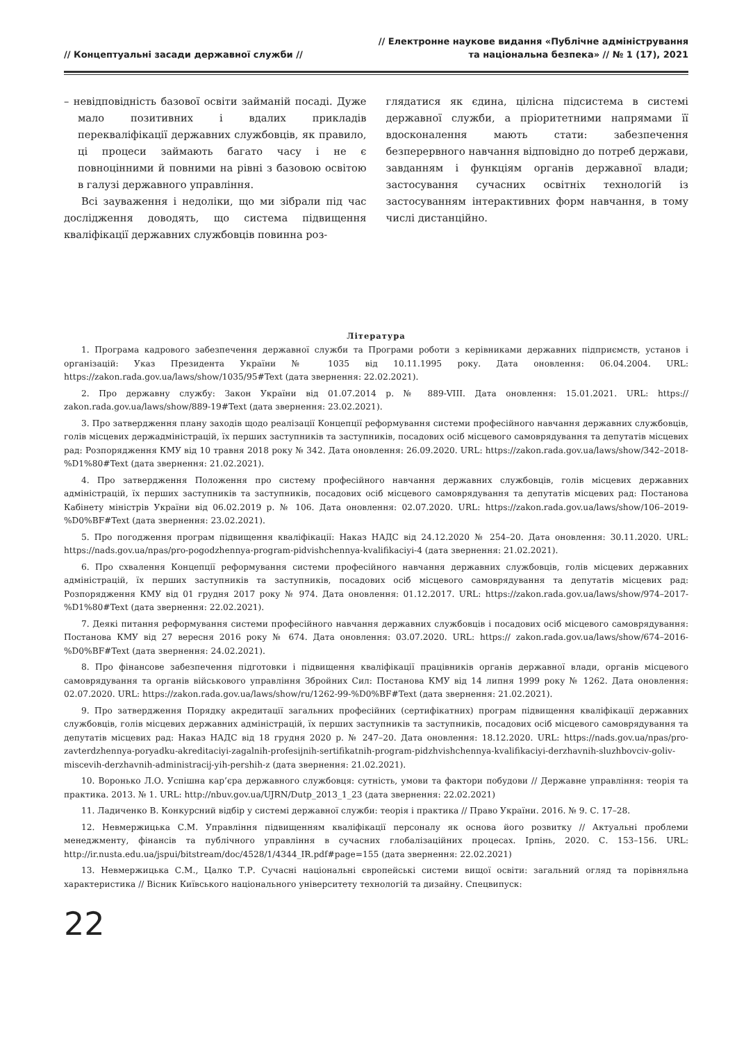// Концептуальні засади державної служби //
// Електронне наукове видання «Публічне адміністрування
та національна безпека» // № 1 (17), 2021
– невідповідність базової освіти займаній посаді. Дуже мало позитивних і вдалих прикладів перекваліфікації державних службовців, як правило, ці процеси займають багато часу і не є повноцінними й повними на рівні з базовою освітою в галузі державного управління.
Всі зауваження і недоліки, що ми зібрали під час дослідження доводять, що система підвищення кваліфікації державних службовців повинна роз-
глядатися як єдина, цілісна підсистема в системі державної служби, а пріоритетними напрямами її вдосконалення мають стати: забезпечення безперервного навчання відповідно до потреб держави, завданням і функціям органів державної влади; застосування сучасних освітніх технологій із застосуванням інтерактивних форм навчання, в тому числі дистанційно.
Література
1. Програма кадрового забезпечення державної служби та Програми роботи з керівниками державних підприємств, установ і організацій: Указ Президента України № 1035 від 10.11.1995 року. Дата оновлення: 06.04.2004. URL: https://zakon.rada.gov.ua/laws/show/1035/95#Text (дата звернення: 22.02.2021).
2. Про державну службу: Закон України від 01.07.2014 р. № 889-VIII. Дата оновлення: 15.01.2021. URL: https:// zakon.rada.gov.ua/laws/show/889-19#Text (дата звернення: 23.02.2021).
3. Про затвердження плану заходів щодо реалізації Концепції реформування системи професійного навчання державних службовців, голів місцевих держадміністрацій, їх перших заступників та заступників, посадових осіб місцевого самоврядування та депутатів місцевих рад: Розпорядження КМУ від 10 травня 2018 року № 342. Дата оновлення: 26.09.2020. URL: https://zakon.rada.gov.ua/laws/show/342–2018-%D1%80#Text (дата звернення: 21.02.2021).
4. Про затвердження Положення про систему професійного навчання державних службовців, голів місцевих державних адміністрацій, їх перших заступників та заступників, посадових осіб місцевого самоврядування та депутатів місцевих рад: Постанова Кабінету міністрів України від 06.02.2019 р. № 106. Дата оновлення: 02.07.2020. URL: https://zakon.rada.gov.ua/laws/show/106–2019-%D0%BF#Text (дата звернення: 23.02.2021).
5. Про погодження програм підвищення кваліфікації: Наказ НАДС від 24.12.2020 № 254–20. Дата оновлення: 30.11.2020. URL: https://nads.gov.ua/npas/pro-pogodzhennya-program-pidvishchennya-kvalifikaciyi-4 (дата звернення: 21.02.2021).
6. Про схвалення Концепції реформування системи професійного навчання державних службовців, голів місцевих державних адміністрацій, їх перших заступників та заступників, посадових осіб місцевого самоврядування та депутатів місцевих рад: Розпорядження КМУ від 01 грудня 2017 року № 974. Дата оновлення: 01.12.2017. URL: https://zakon.rada.gov.ua/laws/show/974–2017-%D1%80#Text (дата звернення: 22.02.2021).
7. Деякі питання реформування системи професійного навчання державних службовців і посадових осіб місцевого самоврядування: Постанова КМУ від 27 вересня 2016 року № 674. Дата оновлення: 03.07.2020. URL: https:// zakon.rada.gov.ua/laws/show/674–2016-%D0%BF#Text (дата звернення: 24.02.2021).
8. Про фінансове забезпечення підготовки і підвищення кваліфікації працівників органів державної влади, органів місцевого самоврядування та органів військового управління Збройних Сил: Постанова КМУ від 14 липня 1999 року № 1262. Дата оновлення: 02.07.2020. URL: https://zakon.rada.gov.ua/laws/show/ru/1262-99-%D0%BF#Text (дата звернення: 21.02.2021).
9. Про затвердження Порядку акредитації загальних професійних (сертифікатних) програм підвищення кваліфікації державних службовців, голів місцевих державних адміністрацій, їх перших заступників та заступників, посадових осіб місцевого самоврядування та депутатів місцевих рад: Наказ НАДС від 18 грудня 2020 р. № 247–20. Дата оновлення: 18.12.2020. URL: https://nads.gov.ua/npas/pro-zavterdzhennya-poryadku-akreditaciyi-zagalnih-profesijnih-sertifikatnih-program-pidzhvishchennya-kvalifikaciyi-derzhavnih-sluzhbovciv-goliv-miscevih-derzhavnih-administracij-yih-pershih-z (дата звернення: 21.02.2021).
10. Воронько Л.О. Успішна кар’єра державного службовця: сутність, умови та фактори побудови // Державне управління: теорія та практика. 2013. № 1. URL: http://nbuv.gov.ua/UJRN/Dutp_2013_1_23 (дата звернення: 22.02.2021)
11. Ладиченко В. Конкурсний відбір у системі державної служби: теорія і практика // Право України. 2016. № 9. С. 17–28.
12. Невмержицька С.М. Управління підвищенням кваліфікації персоналу як основа його розвитку // Актуальні проблеми менеджменту, фінансів та публічного управління в сучасних глобалізаційних процесах. Ірпінь, 2020. С. 153–156. URL: http://ir.nusta.edu.ua/jspui/bitstream/doc/4528/1/4344_IR.pdf#page=155 (дата звернення: 22.02.2021)
13. Невмержицька С.М., Цалко Т.Р. Сучасні національні європейські системи вищої освіти: загальний огляд та порівняльна характеристика // Вісник Київського національного університету технологій та дизайну. Спецвипуск:
22